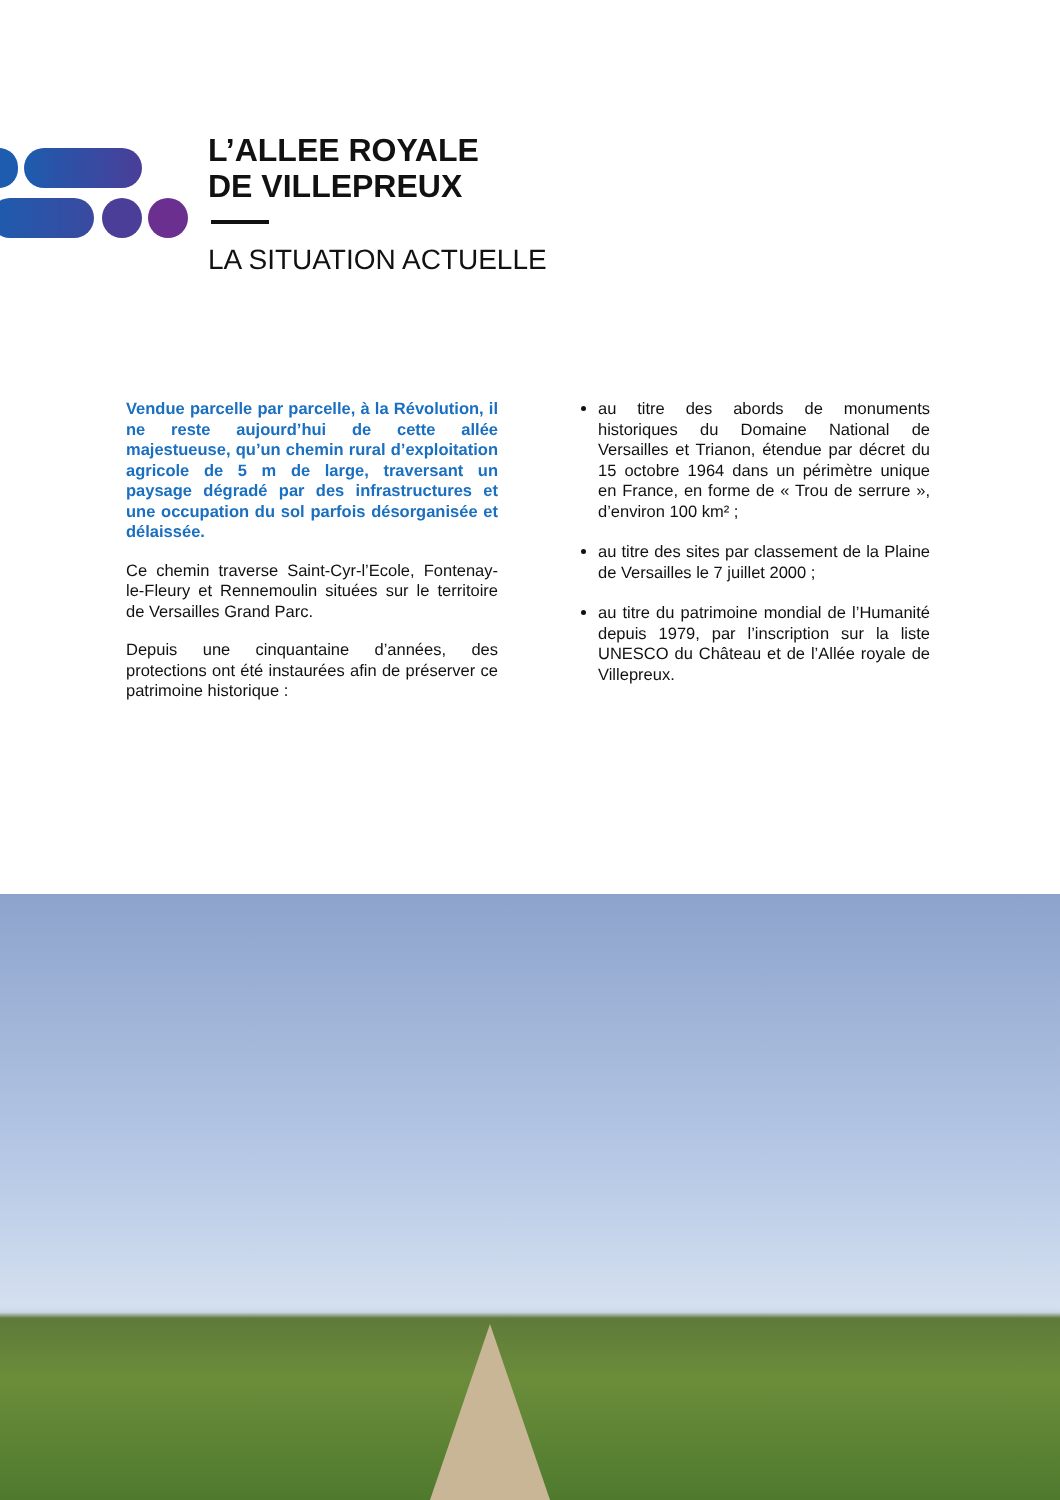L’ALLEE ROYALE
DE VILLEPREUX
LA SITUATION ACTUELLE
Vendue parcelle par parcelle, à la Révolution, il ne reste aujourd’hui de cette allée majestueuse, qu’un chemin rural d’exploitation agricole de 5 m de large, traversant un paysage dégradé par des infrastructures et une occupation du sol parfois désorganisée et délaissée.
Ce chemin traverse Saint-Cyr-l’Ecole, Fontenay-le-Fleury et Rennemoulin situées sur le territoire de Versailles Grand Parc.
Depuis une cinquantaine d’années, des protections ont été instaurées afin de préserver ce patrimoine historique :
au titre des abords de monuments historiques du Domaine National de Versailles et Trianon, étendue par décret du 15 octobre 1964 dans un périmètre unique en France, en forme de « Trou de serrure », d’environ 100 km² ;
au titre des sites par classement de la Plaine de Versailles le 7 juillet 2000 ;
au titre du patrimoine mondial de l’Humanité depuis 1979, par l’inscription sur la liste UNESCO du Château et de l’Allée royale de Villepreux.